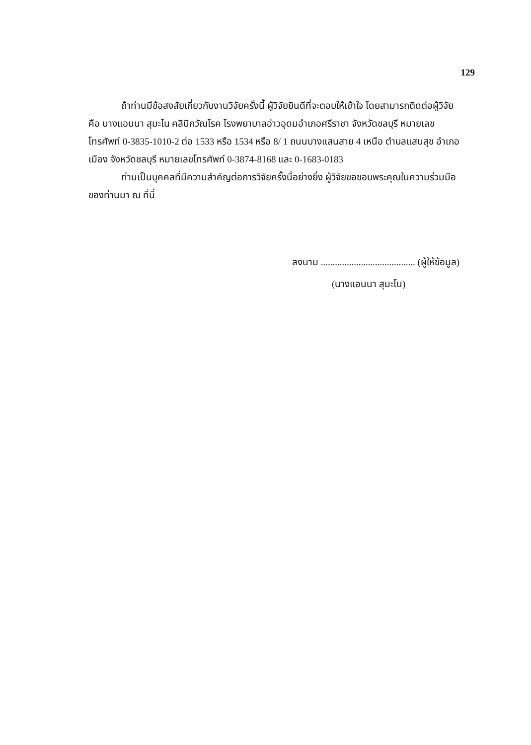129
ถ้าท่านมีข้อสงสัยเกี่ยวกับงานวิจัยครั้งนี้ ผู้วิจัยยินดีที่จะตอบให้เข้าใจ โดยสามารถติดต่อผู้วิจัย คือ นางแอนนา สุมะโน คลินิกวัณโรค โรงพยาบาลอ่าวอุดมอำเภอศรีราชา จังหวัดชลบุรี หมายเลขโทรศัพท์ 0-3835-1010-2 ต่อ 1533 หรือ 1534 หรือ 8/ 1 ถนนบางแสนสาย 4 เหนือ ตำบลแสนสุข อำเภอเมือง จังหวัดชลบุรี หมายเลขโทรศัพท์ 0-3874-8168 และ 0-1683-0183
ท่านเป็นบุคคลที่มีความสำคัญต่อการวิจัยครั้งนี้อย่างยิ่ง ผู้วิจัยขอขอบพระคุณในความร่วมมือของท่านมา ณ ที่นี้
ลงนาม ........................................ (ผู้ให้ข้อมูล)
(นางแอนนา สุมะโน)